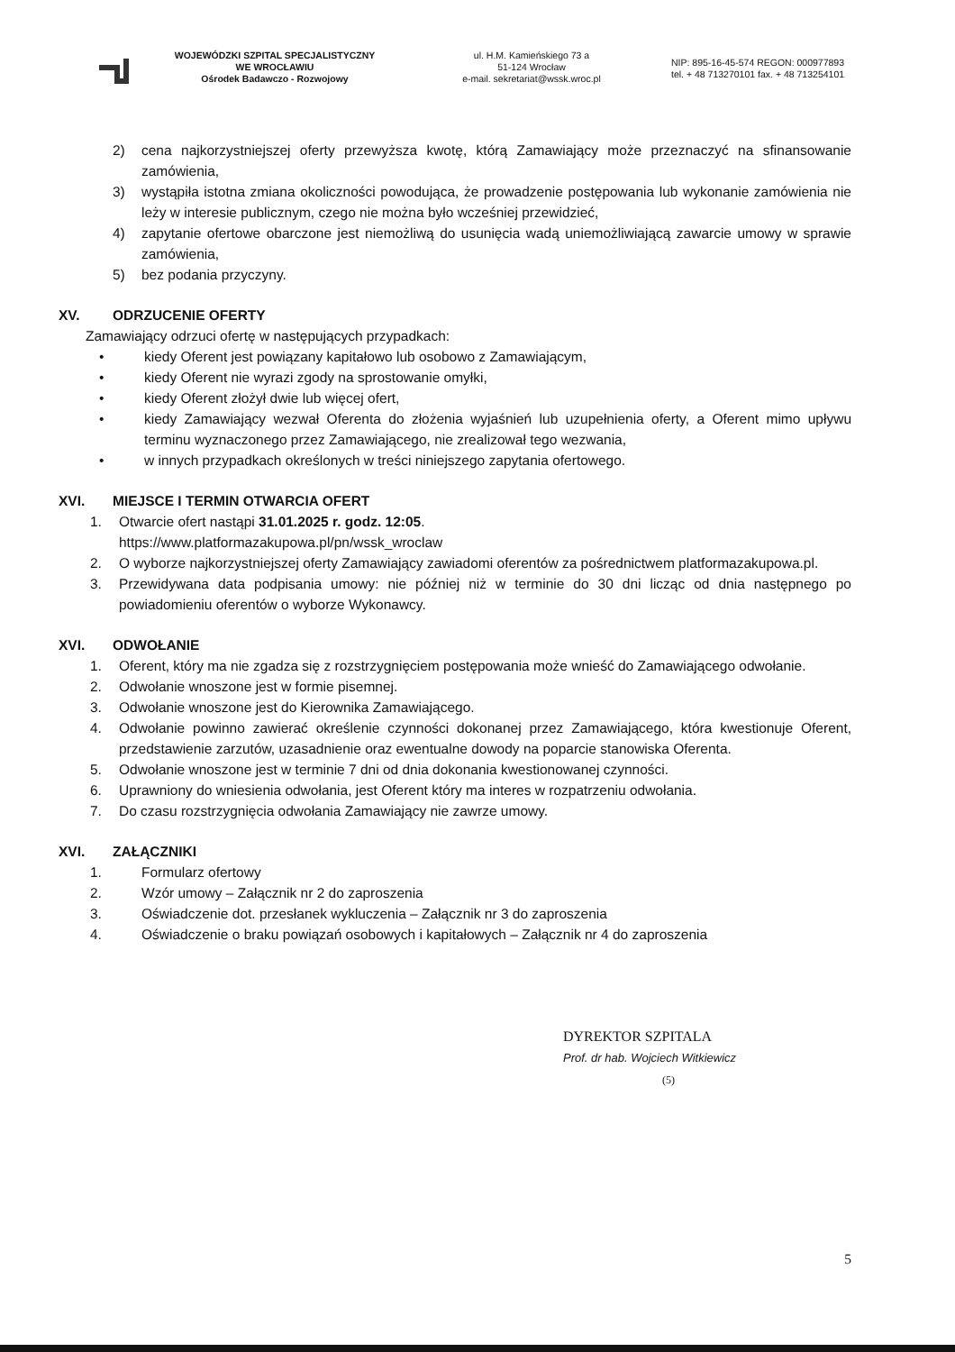WOJEWÓDZKI SZPITAL SPECJALISTYCZNY
WE WROCŁAWIU
Ośrodek Badawczo - Rozwojowy
ul. H.M. Kamieńskiego 73 a
51-124 Wrocław
e-mail. sekretariat@wssk.wroc.pl
NIP: 895-16-45-574 REGON: 000977893
tel. + 48 713270101 fax. + 48 713254101
2) cena najkorzystniejszej oferty przewyższa kwotę, którą Zamawiający może przeznaczyć na sfinansowanie zamówienia,
3) wystąpiła istotna zmiana okoliczności powodująca, że prowadzenie postępowania lub wykonanie zamówienia nie leży w interesie publicznym, czego nie można było wcześniej przewidzieć,
4) zapytanie ofertowe obarczone jest niemożliwą do usunięcia wadą uniemożliwiającą zawarcie umowy w sprawie zamówienia,
5) bez podania przyczyny.
XV. ODRZUCENIE OFERTY
Zamawiający odrzuci ofertę w następujących przypadkach:
• kiedy Oferent jest powiązany kapitałowo lub osobowo z Zamawiającym,
• kiedy Oferent nie wyrazi zgody na sprostowanie omyłki,
• kiedy Oferent złożył dwie lub więcej ofert,
• kiedy Zamawiający wezwał Oferenta do złożenia wyjaśnień lub uzupełnienia oferty, a Oferent mimo upływu terminu wyznaczonego przez Zamawiającego, nie zrealizował tego wezwania,
• w innych przypadkach określonych w treści niniejszego zapytania ofertowego.
XVI. MIEJSCE I TERMIN OTWARCIA OFERT
1. Otwarcie ofert nastąpi 31.01.2025 r. godz. 12:05.
https://www.platformazakupowa.pl/pn/wssk_wroclaw
2. O wyborze najkorzystniejszej oferty Zamawiający zawiadomi oferentów za pośrednictwem platformazakupowa.pl.
3. Przewidywana data podpisania umowy: nie później niż w terminie do 30 dni licząc od dnia następnego po powiadomieniu oferentów o wyborze Wykonawcy.
XVI. ODWOŁANIE
1. Oferent, który ma nie zgadza się z rozstrzygnięciem postępowania może wnieść do Zamawiającego odwołanie.
2. Odwołanie wnoszone jest w formie pisemnej.
3. Odwołanie wnoszone jest do Kierownika Zamawiającego.
4. Odwołanie powinno zawierać określenie czynności dokonanej przez Zamawiającego, która kwestionuje Oferent, przedstawienie zarzutów, uzasadnienie oraz ewentualne dowody na poparcie stanowiska Oferenta.
5. Odwołanie wnoszone jest w terminie 7 dni od dnia dokonania kwestionowanej czynności.
6. Uprawniony do wniesienia odwołania, jest Oferent który ma interes w rozpatrzeniu odwołania.
7. Do czasu rozstrzygnięcia odwołania Zamawiający nie zawrze umowy.
XVI. ZAŁĄCZNIKI
1. Formularz ofertowy
2. Wzór umowy – Załącznik nr 2 do zaproszenia
3. Oświadczenie dot. przesłanek wykluczenia – Załącznik nr 3 do zaproszenia
4. Oświadczenie o braku powiązań osobowych i kapitałowych – Załącznik nr 4 do zaproszenia
DYREKTOR SZPITALA
Prof. dr hab. Wojciech Witkiewicz
(5)
5